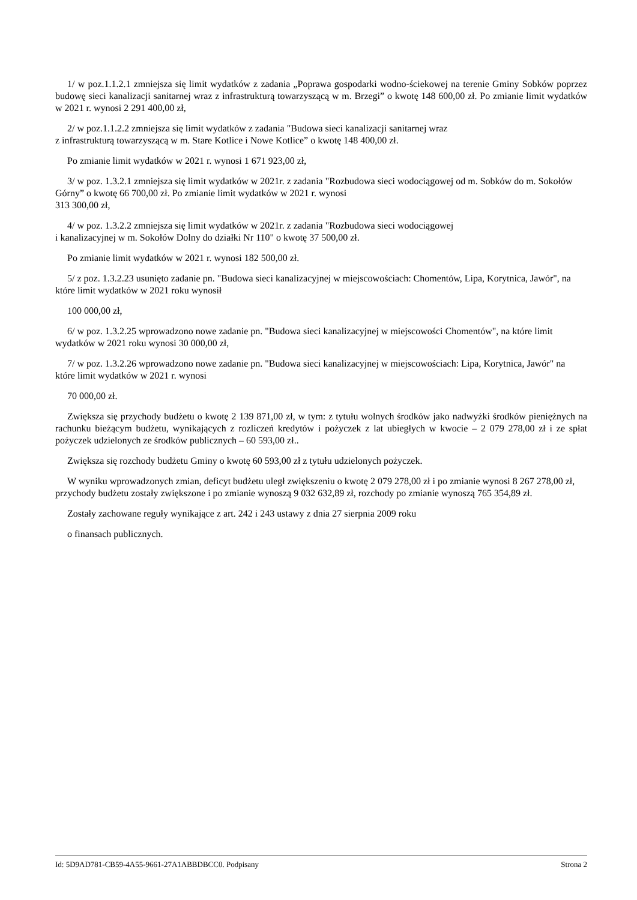1/ w poz.1.1.2.1 zmniejsza się limit wydatków z zadania „Poprawa gospodarki wodno-ściekowej na terenie Gminy Sobków poprzez budowę sieci kanalizacji sanitarnej wraz z infrastrukturą towarzyszącą w m. Brzegi” o kwotę 148 600,00 zł. Po zmianie limit wydatków w 2021 r. wynosi 2 291 400,00 zł,
2/ w poz.1.1.2.2 zmniejsza się limit wydatków z zadania "Budowa sieci kanalizacji sanitarnej wraz
z infrastrukturą towarzyszącą w m. Stare Kotlice i Nowe Kotlice” o kwotę 148 400,00 zł.
Po zmianie limit wydatków w 2021 r. wynosi 1 671 923,00 zł,
3/ w poz. 1.3.2.1 zmniejsza się limit wydatków w 2021r. z zadania "Rozbudowa sieci wodociągowej od m. Sobków do m. Sokołów Górny” o kwotę 66 700,00 zł. Po zmianie limit wydatków w 2021 r. wynosi
313 300,00 zł,
4/ w poz. 1.3.2.2 zmniejsza się limit wydatków w 2021r. z zadania "Rozbudowa sieci wodociągowej
i kanalizacyjnej w m. Sokołów Dolny do działki Nr 110" o kwotę 37 500,00 zł.
Po zmianie limit wydatków w 2021 r. wynosi 182 500,00 zł.
5/ z poz. 1.3.2.23 usunięto zadanie pn. "Budowa sieci kanalizacyjnej w miejscowościach: Chomentów, Lipa, Korytnica, Jawór", na które limit wydatków w 2021 roku wynosił
100 000,00 zł,
6/ w poz. 1.3.2.25 wprowadzono nowe zadanie pn. "Budowa sieci kanalizacyjnej w miejscowości Chomentów", na które limit wydatków w 2021 roku wynosi 30 000,00 zł,
7/ w poz. 1.3.2.26 wprowadzono nowe zadanie pn. "Budowa sieci kanalizacyjnej w miejscowościach: Lipa, Korytnica, Jawór" na które limit wydatków w 2021 r. wynosi
70 000,00 zł.
Zwiększa się przychody budżetu o kwotę 2 139 871,00 zł, w tym: z tytułu wolnych środków jako nadwyżki środków pieniężnych na rachunku bieżącym budżetu, wynikających z rozliczeń kredytów i pożyczek z lat ubiegłych w kwocie – 2 079 278,00 zł i ze spłat pożyczek udzielonych ze środków publicznych – 60 593,00 zł..
Zwiększa się rozchody budżetu Gminy o kwotę 60 593,00 zł z tytułu udzielonych pożyczek.
W wyniku wprowadzonych zmian, deficyt budżetu uległ zwiększeniu o kwotę 2 079 278,00 zł i po zmianie wynosi 8 267 278,00 zł, przychody budżetu zostały zwiększone i po zmianie wynoszą 9 032 632,89 zł, rozchody po zmianie wynoszą 765 354,89 zł.
Zostały zachowane reguły wynikające z art. 242 i 243 ustawy z dnia 27 sierpnia 2009 roku
o finansach publicznych.
Id: 5D9AD781-CB59-4A55-9661-27A1ABBDBCC0. Podpisany Strona 2